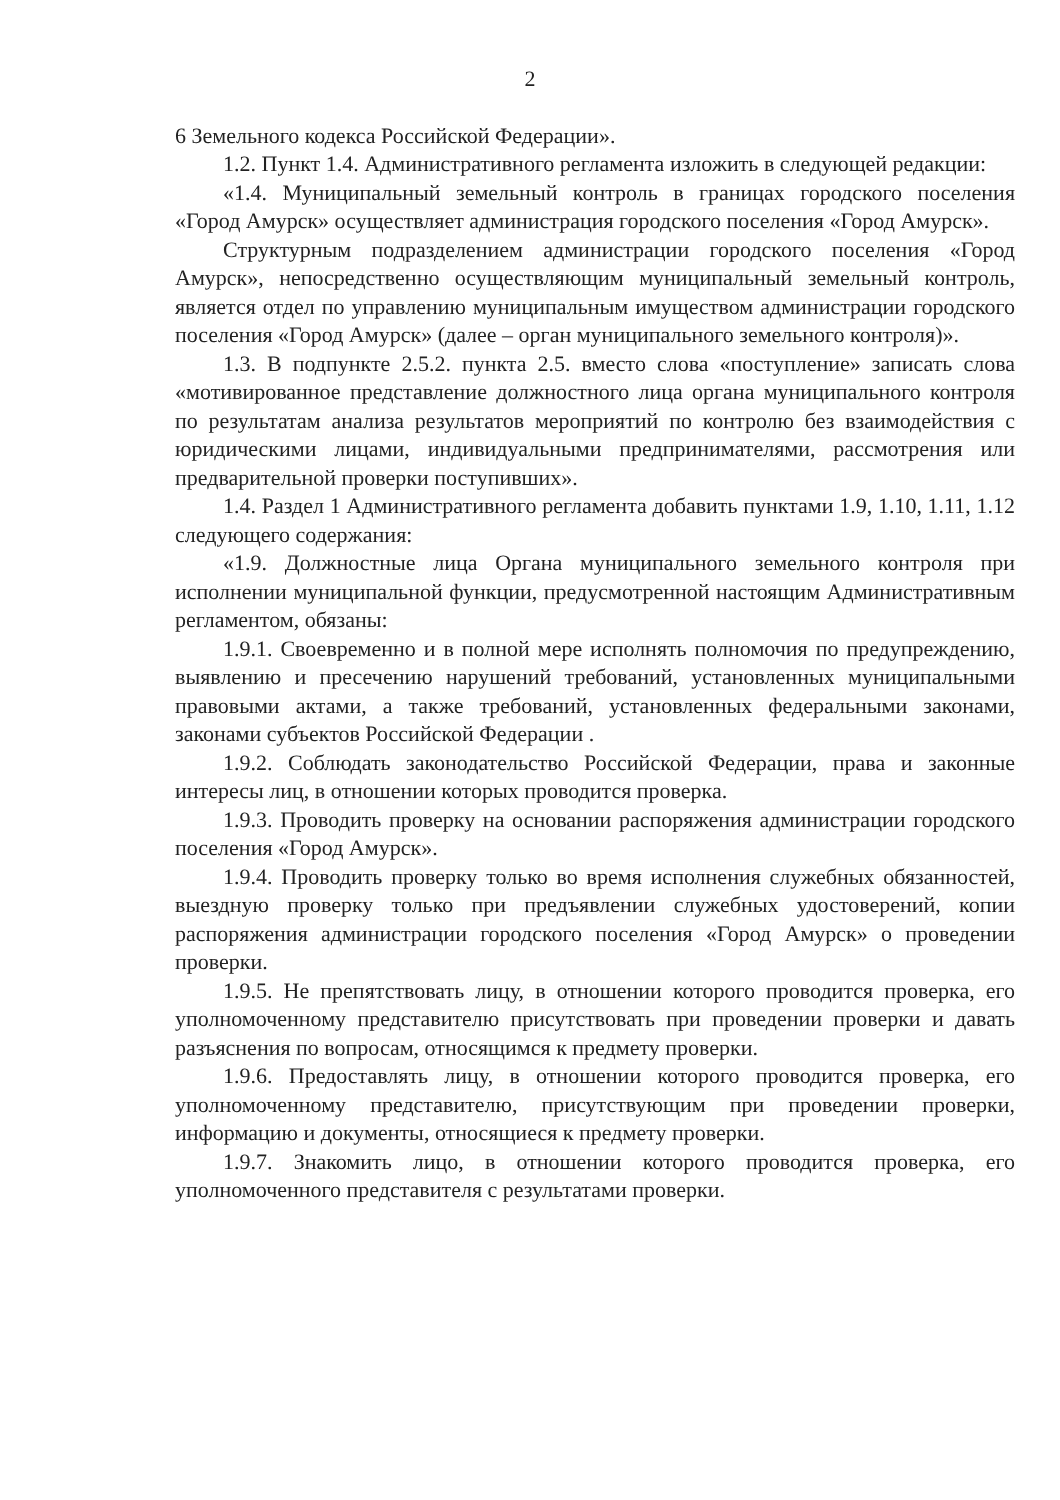2
6 Земельного кодекса Российской Федерации».
1.2. Пункт 1.4. Административного регламента изложить в следующей редакции:
«1.4. Муниципальный земельный контроль в границах городского поселения «Город Амурск» осуществляет администрация городского поселения «Город Амурск».
Структурным подразделением администрации городского поселения «Город Амурск», непосредственно осуществляющим муниципальный земельный контроль, является отдел по управлению муниципальным имуществом администрации городского поселения «Город Амурск» (далее – орган муниципального земельного контроля)».
1.3. В подпункте 2.5.2. пункта 2.5. вместо слова «поступление» записать слова «мотивированное представление должностного лица органа муниципального контроля по результатам анализа результатов мероприятий по контролю без взаимодействия с юридическими лицами, индивидуальными предпринимателями, рассмотрения или предварительной проверки поступивших».
1.4. Раздел 1 Административного регламента добавить пунктами 1.9, 1.10, 1.11, 1.12 следующего содержания:
«1.9. Должностные лица Органа муниципального земельного контроля при исполнении муниципальной функции, предусмотренной настоящим Административным регламентом, обязаны:
1.9.1. Своевременно и в полной мере исполнять полномочия по предупреждению, выявлению и пресечению нарушений требований, установленных муниципальными правовыми актами, а также требований, установленных федеральными законами, законами субъектов Российской Федерации .
1.9.2. Соблюдать законодательство Российской Федерации, права и законные интересы лиц, в отношении которых проводится проверка.
1.9.3. Проводить проверку на основании распоряжения администрации городского поселения «Город Амурск».
1.9.4. Проводить проверку только во время исполнения служебных обязанностей, выездную проверку только при предъявлении служебных удостоверений, копии распоряжения администрации городского поселения «Город Амурск» о проведении проверки.
1.9.5. Не препятствовать лицу, в отношении которого проводится проверка, его уполномоченному представителю присутствовать при проведении проверки и давать разъяснения по вопросам, относящимся к предмету проверки.
1.9.6. Предоставлять лицу, в отношении которого проводится проверка, его уполномоченному представителю, присутствующим при проведении проверки, информацию и документы, относящиеся к предмету проверки.
1.9.7. Знакомить лицо, в отношении которого проводится проверка, его уполномоченного представителя с результатами проверки.